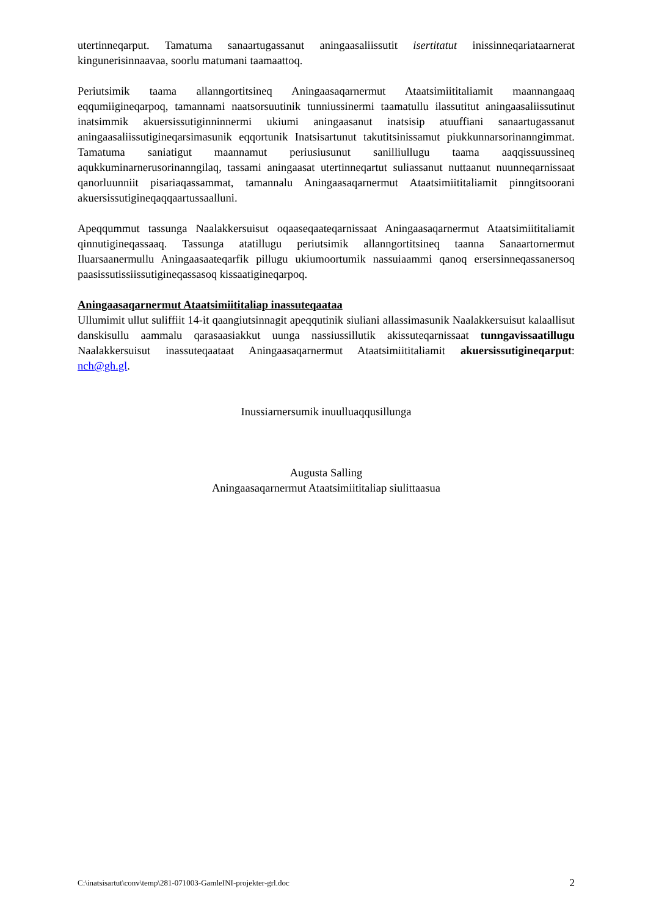utertinneqarput. Tamatuma sanaartugassanut aningaasaliissutit isertitatut inissinneqariataarnerat kingunerisinnaavaa, soorlu matumani taamaattoq.
Periutsimik taama allanngortitsineq Aningaasaqarnermut Ataatsimiititaliamit maannangaaq eqqumiigineqarpoq, tamannami naatsorsuutinik tunniussinermi taamatullu ilassutitut aningaasaliissutinut inatsimmik akuersissutiginninnermi ukiumi aningaasanut inatsisip atuuffiani sanaartugassanut aningaasaliissutigineqarsimasunik eqqortunik Inatsisartunut takutitsinissamut piukkunnarsorinanngimmat. Tamatuma saniatigut maannamut periusiusunut sanilliullugu taama aaqqissuussineq aqukkuminarnerusorinanngilaq, tassami aningaasat utertinneqartut suliassanut nuttaanut nuunneqarnissaat qanorluunniit pisariaqassammat, tamannalu Aningaasaqarnermut Ataatsimiititaliamit pinngitsoorani akuersissutigineqaqqaartussaalluni.
Apeqqummut tassunga Naalakkersuisut oqaaseqaateqarnissaat Aningaasaqarnermut Ataatsimiititaliamit qinnutigineqassaaq. Tassunga atatillugu periutsimik allanngortitsineq taanna Sanaartornermut Iluarsaanermullu Aningaasaateqarfik pillugu ukiumoortumik nassuiaammi qanoq ersersinneqassanersoq paasissutissiissutigineqassasoq kissaatigineqarpoq.
Aningaasaqarnermut Ataatsimiititaliap inassuteqaataa
Ullumimit ullut suliffiit 14-it qaangiutsinnagit apeqqutinik siuliani allassimasunik Naalakkersuisut kalaallisut danskisullu aammalu qarasaasiakkut uunga nassiussillutik akissuteqarnissaat tunngavissaatillugu Naalakkersuisut inassuteqaataat Aningaasaqarnermut Ataatsimiititaliamit akuersissutigineqarput: nch@gh.gl.
Inussiarnersumik inuulluaqqusillunga
Augusta Salling
Aningaasaqarnermut Ataatsimiititaliap siulittaasua
C:\inatsisartut\conv\temp\281-071003-GamleINI-projekter-grl.doc 2